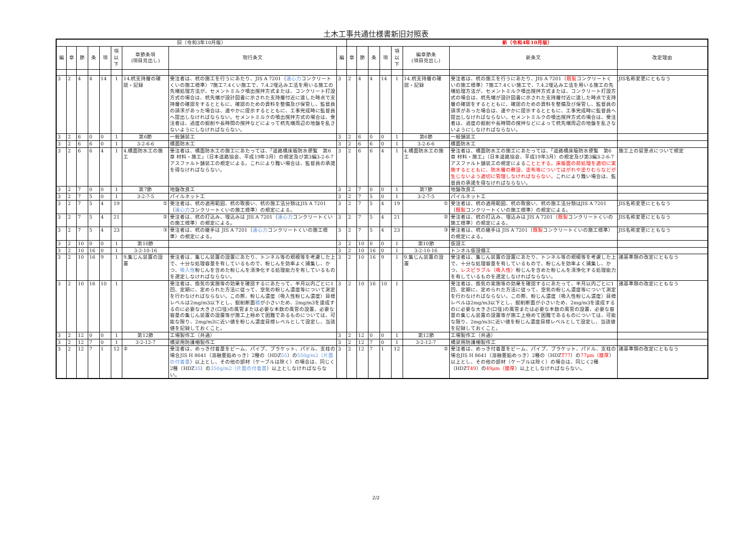土木工事共通仕様書新旧対照表
| 旧（令和3年10月版） | | | | | | | | | 新（令和4年10月版） | | | | | | | | | |
| --- | --- | --- | --- | --- | --- | --- | --- | --- | --- | --- | --- | --- | --- | --- | --- | --- | --- | --- |
| 編 | 章 | 節 | 条 | 項 | 項 以 下 | 章節条項 (項目見出し) | 現行条文 | 編 | 章 | 節 | 条 | 項 | 項 以 下 | 編章節条 (項目見出し) | 新条文 | 改定理由 | | |
| 3 | 2 | 4 | 4 | 14 | 1 | 14.杭支持層の確認・記録 | 受注者は、杭の施工を行うにあたり、JIS A 7201（ 遠心力 コンクリートくいの施工標準）7施工7.4くい施工で、7.4.2埋込み工法を用いる施工の先端処理方法が、セメントミルク噴出撹拌方式または、コンクリート打設方式の場合は、杭先端が設計図書に示された支持層付近に達した時点で支持層の確認をするとともに、確認のための資料を整備及び保管し、監督員の請求があった場合は、速やかに提示するとともに、工事完成時に監督員へ提出しなければならない。セメントミルクの噴出撹拌方式の場合は、受注者は、過度の掘削や長時間の撹拌などによって杭先端周辺の地盤を乱さないようにしなければならない。 | 3 | 2 | 4 | 4 | 14 | 1 | 14.杭支持層の確認・記録 | 受注者は、杭の施工を行うにあたり、JIS A 7201（ 既製 コンクリートくいの施工標準）7施工7.4くい施工で、7.4.2埋込み工法を用いる施工の先端処理方法が、セメントミルク噴出撹拌方式または、コンクリート打設方式の場合は、杭先端が設計図書に示された支持層付近に達した時点で支持層の確認をするとともに、確認のための資料を整備及び保管し、監督員の請求があった場合は、速やかに提示するとともに、工事完成時に監督員へ提出しなければならない。セメントミルクの噴出撹拌方式の場合は、受注者は、過度の掘削や長時間の撹拌などによって杭先端周辺の地盤を乱さないようにしなければならない。 | JIS名称変更にともなう | | |
| 3 | 2 | 6 | 0 | 0 | 1 | 第6節 | 一般舗装工 | 3 | 2 | 6 | 0 | 0 | 1 | 第6節 | 一般舗装工 | | | |
| 3 | 2 | 6 | 6 | 0 | 1 | 3-2-6-6 | 橋面防水工 | 3 | 2 | 6 | 6 | 0 | 1 | 3-2-6-6 | 橋面防水工 | | | |
| 3 | 2 | 6 | 6 | 4 | 1 | 4.橋面防水工の施工 | 受注者は、橋面防水工の施工にあたっては、「道路橋床版防水便覧 第6章 材料・施工」（日本道路協会、平成19年3月）の規定及び第3編3-2-6-7アスファルト舗装工の規定による。これにより難い場合は、監督員の承諾を得なければならない。 | 3 | 2 | 6 | 6 | 4 | 1 | 4.橋面防水工の施工 | 受注者は、橋面防水工の施工にあたっては、「道路橋床版防水便覧 第6章 材料・施工」（日本道路協会、平成19年3月）の規定及び第3編3-2-6-7アスファルト舗装工の規定による こととする。床版面の前処理を適切に実施するとともに、防水層の敷設、塗布等についてはがれや塗りむらなどが生じないよう適切に管理しなければならない。 これにより難い場合は、監督員の承諾を得なければならない。 | 施工上の留意点について規定 | | |
| 3 | 2 | 7 | 0 | 0 | 1 | 第7節 | 地盤改良工 | 3 | 2 | 7 | 0 | 0 | 1 | 第7節 | 地盤改良工 | | | |
| 3 | 2 | 7 | 5 | 0 | 1 | 3-2-7-5 | パイルネット工 | 3 | 2 | 7 | 5 | 0 | 1 | 3-2-7-5 | パイルネット工 | | | |
| 3 | 2 | 7 | 5 | 4 | 19 | ① | 受注者は、杭の適用範囲、杭の取扱い、杭の施工法分類はJIS A 7201（ 遠心力 コンクリートくいの施工標準）の規定による。 | 3 | 2 | 7 | 5 | 4 | 19 | ① | 受注者は、杭の適用範囲、杭の取扱い、杭の施工法分類はJIS A 7201（ 既製 コンクリートくいの施工標準）の規定による。 | JIS名称変更にともなう | | |
| 3 | 2 | 7 | 5 | 4 | 21 | ② | 受注者は、杭の打込み、埋込みは JIS A 7201（ 遠心力 コンクリートくいの施工標準）の規定による。 | 3 | 2 | 7 | 5 | 4 | 21 | ② | 受注者は、杭の打込み、埋込みは JIS A 7201（ 既製 コンクリートくいの施工標準）の規定による。 | JIS名称変更にともなう | | |
| 3 | 2 | 7 | 5 | 4 | 23 | ③ | 受注者は、杭の継手は JIS A 7201（ 遠心力 コンクリートくいの施工標準）の規定による。 | 3 | 2 | 7 | 5 | 4 | 23 | ③ | 受注者は、杭の継手は JIS A 7201（ 既製 コンクリートくいの施工標準）の規定による。 | JIS名称変更にともなう | | |
| 3 | 2 | 10 | 0 | 0 | 1 | 第10節 | | 3 | 2 | 10 | 0 | 0 | 1 | 第10節 | 仮設工 | | | |
| 3 | 2 | 10 | 16 | 0 | 1 | 3-2-10-16 | | 3 | 2 | 10 | 16 | 0 | 1 | 3-2-10-16 | トンネル仮設備工 | | | |
| 3 | 2 | 10 | 16 | 9 | 1 | 9.集じん装置の設置 | 受注者は、集じん装置の設置にあたり、トンネル等の規模等を考慮した上で、十分な処理容量を有しているもので、粉じんを効率よく捕集し、かつ、 吸入性 粉じんを含めた粉じんを清浄化する処理能力を有しているものを選定しなければならない。 | 3 | 2 | 10 | 16 | 9 | 1 | 9.集じん装置の設置 | 受注者は、集じん装置の設置にあたり、トンネル等の規模等を考慮した上で、十分な処理容量を有しているもので、粉じんを効率よく捕集し、かつ、 レスピラブル（吸入性） 粉じんを含めた粉じんを清浄化する処理能力を有しているものを選定しなければならない。 | 諸基準類の改定にともなう | | |
| 3 | 2 | 10 | 16 | 10 | 1 | | 受注者は、換気の実施等の効果を確認するにあたって、半月以内ごとに1回、定期に、定められた方法に従って、空気の粉じん濃度等について測定を行わなければならない。この際、粉じん濃度（吸入性粉じん濃度）目標レベルは2mg/m3以下とし、掘削断面 積 が小さいため、2mg/m3を達成するのに必要な大きさ(口径)の風管または必要な本数の風管の設置、必要な容量の集じん装置の設置等が施工上極めて困難であるものについては、可能な限り、2mg/m3に近い値を粉じん濃度目標レベルとして設定し、当該値を記録しておくこと。 | 3 | 2 | 10 | 16 | 10 | 1 | | 受注者は、換気の実施等の効果を確認するにあたって、半月以内ごとに1回、定期に、定められた方法に従って、空気の粉じん濃度等について測定を行わなければならない。この際、粉じん濃度（吸入性粉じん濃度）目標レベルは2mg/m3以下とし、掘削断面が小さいため、2mg/m3を達成するのに必要な大きさ(口径)の風管または必要な本数の風管の設置、必要な容量の集じん装置の設置等が施工上極めて困難であるものについては、可能な限り、2mg/m3に近い値を粉じん濃度目標レベルとして設定し、当該値を記録しておくこと。 | 諸基準類の改定にともなう | | |
| 3 | 2 | 12 | 0 | 0 | 1 | 第12節 | 工場製作工（共通） | 3 | 2 | 12 | 0 | 0 | 1 | 第12節 | 工場製作工（共通） | | | |
| 3 | 2 | 12 | 7 | 0 | 1 | 3-2-12-7 | 橋梁用防護柵製作工 | 3 | 2 | 12 | 7 | 0 | 1 | 3-2-12-7 | 橋梁用防護柵製作工 | | | |
| 3 | 2 | 12 | 7 | 1 | 12 | ② | 受注者は、めっき付着量をビーム、パイプ、ブラケット、パドル、支柱の場合JIS H 8641（溶融亜鉛めっき）2種の（HDZ 55 ）の 550g/m2（片面の付着量 ）以上とし、その他の部材（ケーブルは除く）の場合は、同じく2種（HDZ 35 ）の 350g/m2（片面の付着量 ）以上としなければならない。 | 3 | 2 | 12 | 7 | 1 | 12 | ② | 受注者は、めっき付着量をビーム、パイプ、ブラケット、パドル、支柱の場合JIS H 8641（溶融亜鉛めっき）2種の（HDZ T77 ）の 77μm（膜厚 ）以上とし、その他の部材（ケーブルは除く）の場合は、同じく2種（HDZ T49 ）の 49μm（膜厚 ）以上としなければならない。 | 諸基準類の改定にともなう | | |
2/2